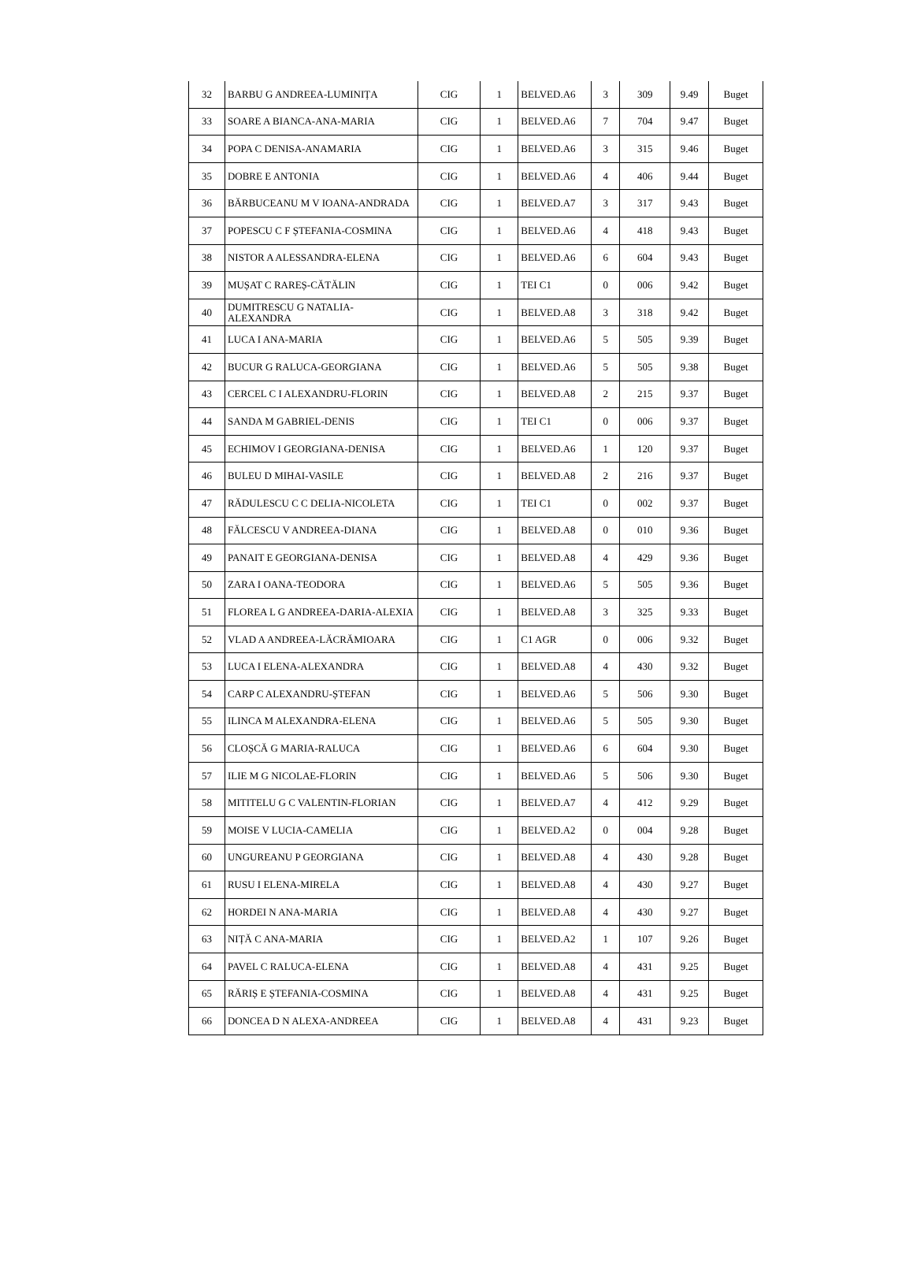| 32 | BARBU G ANDREEA-LUMINIȚA | CIG | 1 | BELVED.A6 | 3 | 309 | 9.49 | Buget |
| 33 | SOARE A BIANCA-ANA-MARIA | CIG | 1 | BELVED.A6 | 7 | 704 | 9.47 | Buget |
| 34 | POPA C DENISA-ANAMARIA | CIG | 1 | BELVED.A6 | 3 | 315 | 9.46 | Buget |
| 35 | DOBRE E ANTONIA | CIG | 1 | BELVED.A6 | 4 | 406 | 9.44 | Buget |
| 36 | BĂRBUCEANU M V IOANA-ANDRADA | CIG | 1 | BELVED.A7 | 3 | 317 | 9.43 | Buget |
| 37 | POPESCU C F ȘTEFANIA-COSMINA | CIG | 1 | BELVED.A6 | 4 | 418 | 9.43 | Buget |
| 38 | NISTOR A ALESSANDRA-ELENA | CIG | 1 | BELVED.A6 | 6 | 604 | 9.43 | Buget |
| 39 | MUȘAT C RAREȘ-CĂTĂLIN | CIG | 1 | TEI C1 | 0 | 006 | 9.42 | Buget |
| 40 | DUMITRESCU G NATALIA-ALEXANDRA | CIG | 1 | BELVED.A8 | 3 | 318 | 9.42 | Buget |
| 41 | LUCA I ANA-MARIA | CIG | 1 | BELVED.A6 | 5 | 505 | 9.39 | Buget |
| 42 | BUCUR G RALUCA-GEORGIANA | CIG | 1 | BELVED.A6 | 5 | 505 | 9.38 | Buget |
| 43 | CERCEL C I ALEXANDRU-FLORIN | CIG | 1 | BELVED.A8 | 2 | 215 | 9.37 | Buget |
| 44 | SANDA M GABRIEL-DENIS | CIG | 1 | TEI C1 | 0 | 006 | 9.37 | Buget |
| 45 | ECHIMOV I GEORGIANA-DENISA | CIG | 1 | BELVED.A6 | 1 | 120 | 9.37 | Buget |
| 46 | BULEU D MIHAI-VASILE | CIG | 1 | BELVED.A8 | 2 | 216 | 9.37 | Buget |
| 47 | RĂDULESCU C C DELIA-NICOLETA | CIG | 1 | TEI C1 | 0 | 002 | 9.37 | Buget |
| 48 | FĂLCESCU V ANDREEA-DIANA | CIG | 1 | BELVED.A8 | 0 | 010 | 9.36 | Buget |
| 49 | PANAIT E GEORGIANA-DENISA | CIG | 1 | BELVED.A8 | 4 | 429 | 9.36 | Buget |
| 50 | ZARA I OANA-TEODORA | CIG | 1 | BELVED.A6 | 5 | 505 | 9.36 | Buget |
| 51 | FLOREA L G ANDREEA-DARIA-ALEXIA | CIG | 1 | BELVED.A8 | 3 | 325 | 9.33 | Buget |
| 52 | VLAD A ANDREEA-LĂCRĂMIOARA | CIG | 1 | C1 AGR | 0 | 006 | 9.32 | Buget |
| 53 | LUCA I ELENA-ALEXANDRA | CIG | 1 | BELVED.A8 | 4 | 430 | 9.32 | Buget |
| 54 | CARP C ALEXANDRU-ȘTEFAN | CIG | 1 | BELVED.A6 | 5 | 506 | 9.30 | Buget |
| 55 | ILINCA M ALEXANDRA-ELENA | CIG | 1 | BELVED.A6 | 5 | 505 | 9.30 | Buget |
| 56 | CLOȘCĂ G MARIA-RALUCA | CIG | 1 | BELVED.A6 | 6 | 604 | 9.30 | Buget |
| 57 | ILIE M G NICOLAE-FLORIN | CIG | 1 | BELVED.A6 | 5 | 506 | 9.30 | Buget |
| 58 | MITITELU G C VALENTIN-FLORIAN | CIG | 1 | BELVED.A7 | 4 | 412 | 9.29 | Buget |
| 59 | MOISE V LUCIA-CAMELIA | CIG | 1 | BELVED.A2 | 0 | 004 | 9.28 | Buget |
| 60 | UNGUREANU P GEORGIANA | CIG | 1 | BELVED.A8 | 4 | 430 | 9.28 | Buget |
| 61 | RUSU I ELENA-MIRELA | CIG | 1 | BELVED.A8 | 4 | 430 | 9.27 | Buget |
| 62 | HORDEI N ANA-MARIA | CIG | 1 | BELVED.A8 | 4 | 430 | 9.27 | Buget |
| 63 | NIȚĂ C ANA-MARIA | CIG | 1 | BELVED.A2 | 1 | 107 | 9.26 | Buget |
| 64 | PAVEL C RALUCA-ELENA | CIG | 1 | BELVED.A8 | 4 | 431 | 9.25 | Buget |
| 65 | RĂRIȘ E ȘTEFANIA-COSMINA | CIG | 1 | BELVED.A8 | 4 | 431 | 9.25 | Buget |
| 66 | DONCEA D N ALEXA-ANDREEA | CIG | 1 | BELVED.A8 | 4 | 431 | 9.23 | Buget |